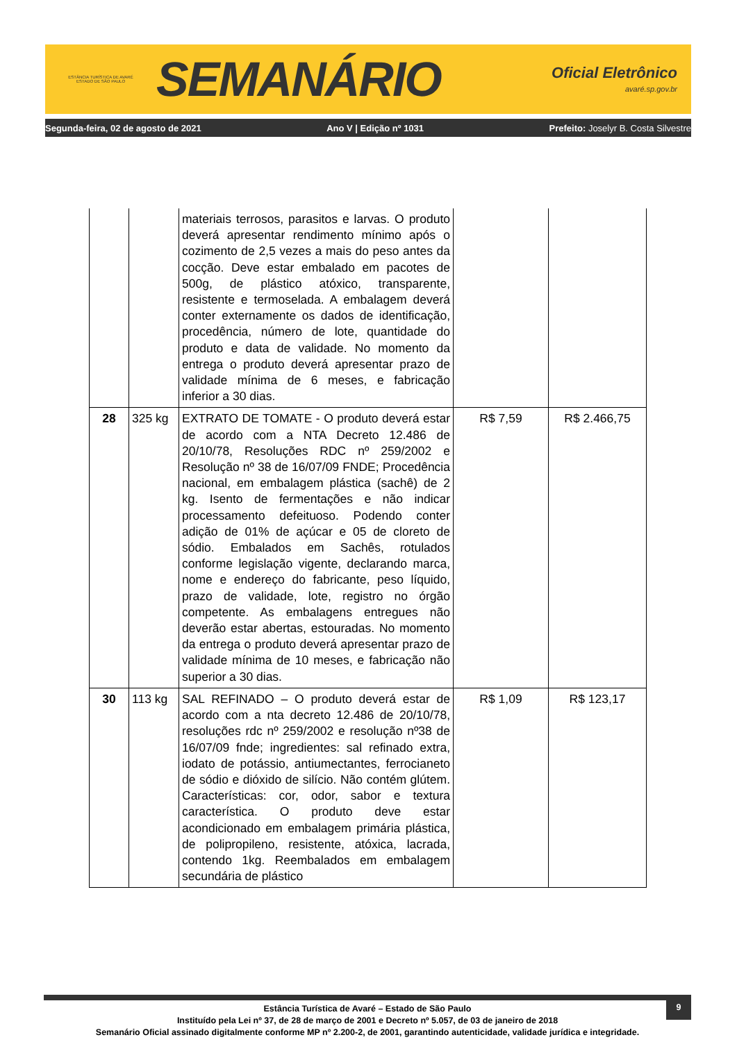ESTÂNCIA TURÍSTICA DE AVARÉ
ESTADO DE SÃO PAULO
SEMANÁRIO
Oficial Eletrônico
avaré.sp.gov.br
Segunda-feira, 02 de agosto de 2021 Ano V | Edição nº 1031 Prefeito: Joselyr B. Costa Silvestre
| | | materiais terrosos, parasitos e larvas. O produto deverá apresentar rendimento mínimo após o cozimento de 2,5 vezes a mais do peso antes da cocção. Deve estar embalado em pacotes de 500g, de plástico atóxico, transparente, resistente e termoselada. A embalagem deverá conter externamente os dados de identificação, procedência, número de lote, quantidade do produto e data de validade. No momento da entrega o produto deverá apresentar prazo de validade mínima de 6 meses, e fabricação inferior a 30 dias. | | |
| 28 | 325 kg | EXTRATO DE TOMATE - O produto deverá estar de acordo com a NTA Decreto 12.486 de 20/10/78, Resoluções RDC nº 259/2002 e Resolução nº 38 de 16/07/09 FNDE; Procedência nacional, em embalagem plástica (sachê) de 2 kg. Isento de fermentações e não indicar processamento defeituoso. Podendo conter adição de 01% de açúcar e 05 de cloreto de sódio. Embalados em Sachês, rotulados conforme legislação vigente, declarando marca, nome e endereço do fabricante, peso líquido, prazo de validade, lote, registro no órgão competente. As embalagens entregues não deverão estar abertas, estouradas. No momento da entrega o produto deverá apresentar prazo de validade mínima de 10 meses, e fabricação não superior a 30 dias. | R$ 7,59 | R$ 2.466,75 |
| 30 | 113 kg | SAL REFINADO – O produto deverá estar de acordo com a nta decreto 12.486 de 20/10/78, resoluções rdc nº 259/2002 e resolução nº38 de 16/07/09 fnde; ingredientes: sal refinado extra, iodato de potássio, antiumectantes, ferrocianeto de sódio e dióxido de silício. Não contém glútem. Características: cor, odor, sabor e textura característica. O produto deve estar acondicionado em embalagem primária plástica, de polipropileno, resistente, atóxica, lacrada, contendo 1kg. Reembalados em embalagem secundária de plástico | R$ 1,09 | R$ 123,17 |
9
Estância Turística de Avaré – Estado de São Paulo
Instituído pela Lei nº 37, de 28 de março de 2001 e Decreto nº 5.057, de 03 de janeiro de 2018
Semanário Oficial assinado digitalmente conforme MP nº 2.200-2, de 2001, garantindo autenticidade, validade jurídica e integridade.